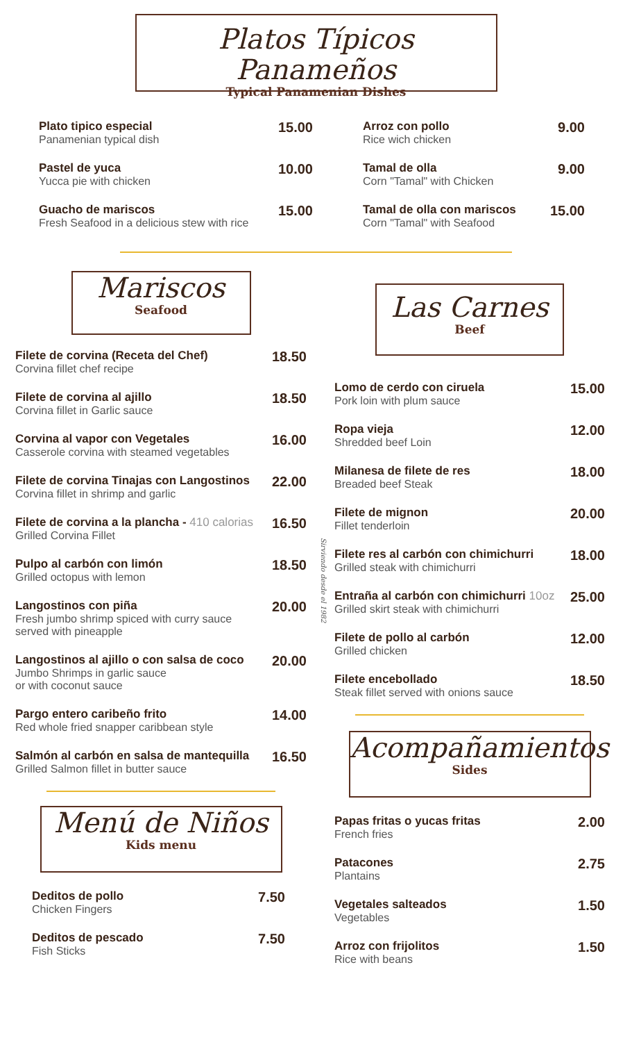Platos Típicos Panameños
Typical Panamenian Dishes
Plato tipico especial
Panamenian typical dish
15.00
Pastel de yuca
Yucca pie with chicken
10.00
Guacho de mariscos
Fresh Seafood in a delicious stew with rice
15.00
Arroz con pollo
Rice wich chicken
9.00
Tamal de olla
Corn "Tamal" with Chicken
9.00
Tamal de olla con mariscos
Corn "Tamal" with Seafood
15.00
Mariscos
Seafood
Filete de corvina (Receta del Chef)
Corvina fillet chef recipe
18.50
Filete de corvina al ajillo
Corvina fillet in Garlic sauce
18.50
Corvina al vapor con Vegetales
Casserole corvina with steamed vegetables
16.00
Filete de corvina Tinajas con Langostinos
Corvina fillet in shrimp and garlic
22.00
Filete de corvina a la plancha - 410 calorias
Grilled Corvina Fillet
16.50
Pulpo al carbón con limón
Grilled octopus with lemon
18.50
Langostinos con piña
Fresh jumbo shrimp spiced with curry sauce
served with pineapple
20.00
Langostinos al ajillo o con salsa de coco
Jumbo Shrimps in garlic sauce
or with coconut sauce
20.00
Pargo entero caribeño frito
Red whole fried snapper caribbean style
14.00
Salmón al carbón en salsa de mantequilla
Grilled Salmon fillet in butter sauce
16.50
Menú de Niños
Kids menu
Deditos de pollo
Chicken Fingers
7.50
Deditos de pescado
Fish Sticks
7.50
Sirviendo desde el 1982
Las Carnes
Beef
Lomo de cerdo con ciruela
Pork loin with plum sauce
15.00
Ropa vieja
Shredded beef Loin
12.00
Milanesa de filete de res
Breaded beef Steak
18.00
Filete de mignon
Fillet tenderloin
20.00
Filete res al carbón con chimichurri
Grilled steak with chimichurri
18.00
Entraña al carbón con chimichurri 10oz
Grilled skirt steak with chimichurri
25.00
Filete de pollo al carbón
Grilled chicken
12.00
Filete encebollado
Steak fillet served with onions sauce
18.50
Acompañamientos
Sides
Papas fritas o yucas fritas
French fries
2.00
Patacones
Plantains
2.75
Vegetales salteados
Vegetables
1.50
Arroz con frijolitos
Rice with beans
1.50